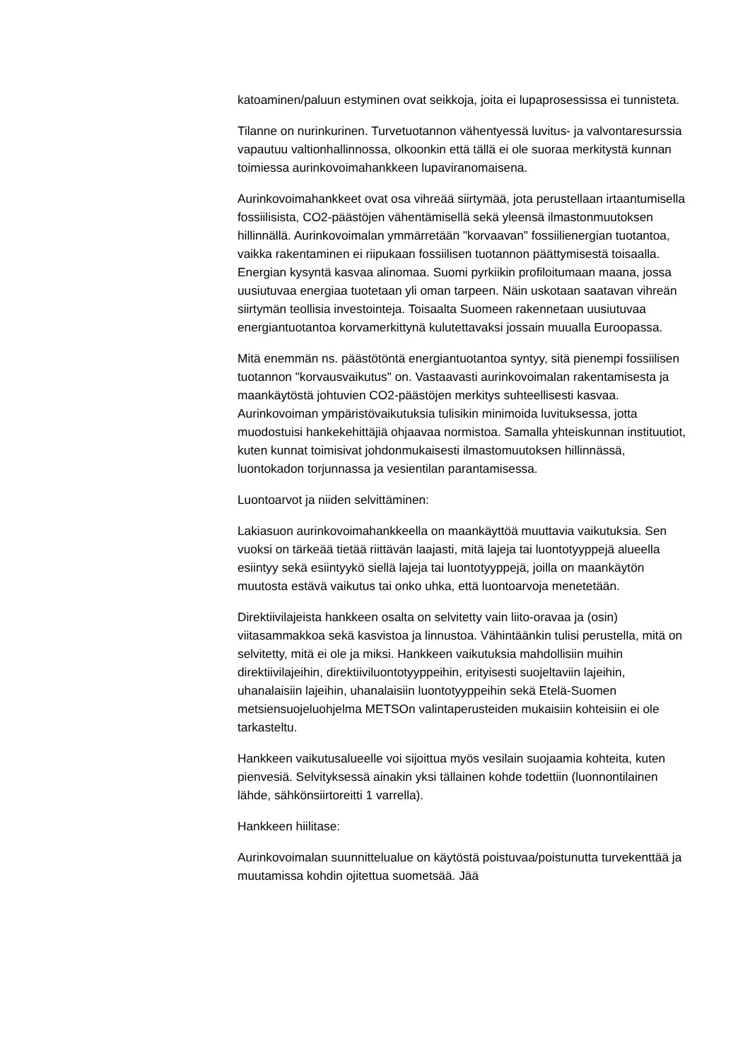katoaminen/paluun estyminen ovat seikkoja, joita ei lupaprosessissa ei tunnisteta.
Tilanne on nurinkurinen. Turvetuotannon vähentyessä luvitus- ja valvontaresurssia vapautuu valtionhallinnossa, olkoonkin että tällä ei ole suoraa merkitystä kunnan toimiessa aurinkovoimahankkeen lupaviranomaisena.
Aurinkovoimahankkeet ovat osa vihreää siirtymää, jota perustellaan irtaantumisella fossiilisista, CO2-päästöjen vähentämisellä sekä yleensä ilmastonmuutoksen hillinnällä. Aurinkovoimalan ymmärretään "korvaavan" fossiilienergian tuotantoa, vaikka rakentaminen ei riipukaan fossiilisen tuotannon päättymisestä toisaalla. Energian kysyntä kasvaa alinomaa. Suomi pyrkiikin profiloitumaan maana, jossa uusiutuvaa energiaa tuotetaan yli oman tarpeen. Näin uskotaan saatavan vihreän siirtymän teollisia investointeja. Toisaalta Suomeen rakennetaan uusiutuvaa energiantuotantoa korvamerkittynä kulutettavaksi jossain muualla Euroopassa.
Mitä enemmän ns. päästötöntä energiantuotantoa syntyy, sitä pienempi fossiilisen tuotannon "korvausvaikutus" on. Vastaavasti aurinkovoimalan rakentamisesta ja maankäytöstä johtuvien CO2-päästöjen merkitys suhteellisesti kasvaa. Aurinkovoiman ympäristövaikutuksia tulisikin minimoida luvituksessa, jotta muodostuisi hankekehittäjiä ohjaavaa normistoa. Samalla yhteiskunnan instituutiot, kuten kunnat toimisivat johdonmukaisesti ilmastomuutoksen hillinnässä, luontokadon torjunnassa ja vesientilan parantamisessa.
Luontoarvot ja niiden selvittäminen:
Lakiasuon aurinkovoimahankkeella on maankäyttöä muuttavia vaikutuksia. Sen vuoksi on tärkeää tietää riittävän laajasti, mitä lajeja tai luontotyyppejä alueella esiintyy sekä esiintyykö siellä lajeja tai luontotyyppejä, joilla on maankäytön muutosta estävä vaikutus tai onko uhka, että luontoarvoja menetetään.
Direktiivilajeista hankkeen osalta on selvitetty vain liito-oravaa ja (osin) viitasammakkoa sekä kasvistoa ja linnustoa. Vähintäänkin tulisi perustella, mitä on selvitetty, mitä ei ole ja miksi. Hankkeen vaikutuksia mahdollisiin muihin direktiivilajeihin, direktiiviluontotyyppeihin, erityisesti suojeltaviin lajeihin, uhanalaisiin lajeihin, uhanalaisiin luontotyyppeihin sekä Etelä-Suomen metsiensuojeluohjelma METSOn valintaperusteiden mukaisiin kohteisiin ei ole tarkasteltu.
Hankkeen vaikutusalueelle voi sijoittua myös vesilain suojaamia kohteita, kuten pienvesiä. Selvityksessä ainakin yksi tällainen kohde todettiin (luonnontilainen lähde, sähkönsiirtoreitti 1 varrella).
Hankkeen hiilitase:
Aurinkovoimalan suunnittelualue on käytöstä poistuvaa/poistunutta turvekenttää ja muutamissa kohdin ojitettua suometsää. Jää